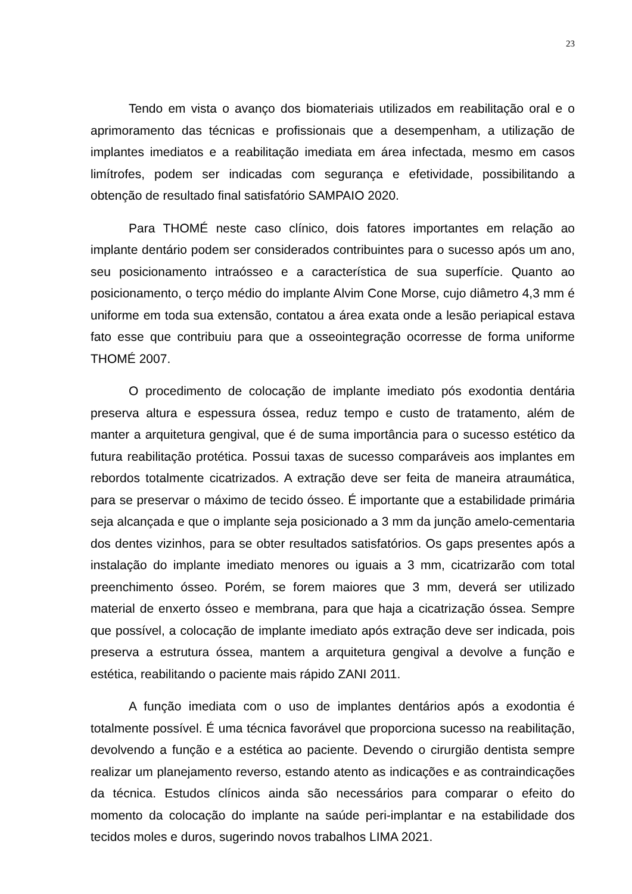23
Tendo em vista o avanço dos biomateriais utilizados em reabilitação oral e o aprimoramento das técnicas e profissionais que a desempenham, a utilização de implantes imediatos e a reabilitação imediata em área infectada, mesmo em casos limítrofes, podem ser indicadas com segurança e efetividade, possibilitando a obtenção de resultado final satisfatório SAMPAIO 2020.
Para THOMÉ neste caso clínico, dois fatores importantes em relação ao implante dentário podem ser considerados contribuintes para o sucesso após um ano, seu posicionamento intraósseo e a característica de sua superfície. Quanto ao posicionamento, o terço médio do implante Alvim Cone Morse, cujo diâmetro 4,3 mm é uniforme em toda sua extensão, contatou a área exata onde a lesão periapical estava fato esse que contribuiu para que a osseointegração ocorresse de forma uniforme THOMÉ 2007.
O procedimento de colocação de implante imediato pós exodontia dentária preserva altura e espessura óssea, reduz tempo e custo de tratamento, além de manter a arquitetura gengival, que é de suma importância para o sucesso estético da futura reabilitação protética. Possui taxas de sucesso comparáveis aos implantes em rebordos totalmente cicatrizados. A extração deve ser feita de maneira atraumática, para se preservar o máximo de tecido ósseo. É importante que a estabilidade primária seja alcançada e que o implante seja posicionado a 3 mm da junção amelo-cementaria dos dentes vizinhos, para se obter resultados satisfatórios. Os gaps presentes após a instalação do implante imediato menores ou iguais a 3 mm, cicatrizarão com total preenchimento ósseo. Porém, se forem maiores que 3 mm, deverá ser utilizado material de enxerto ósseo e membrana, para que haja a cicatrização óssea. Sempre que possível, a colocação de implante imediato após extração deve ser indicada, pois preserva a estrutura óssea, mantem a arquitetura gengival a devolve a função e estética, reabilitando o paciente mais rápido ZANI 2011.
A função imediata com o uso de implantes dentários após a exodontia é totalmente possível. É uma técnica favorável que proporciona sucesso na reabilitação, devolvendo a função e a estética ao paciente. Devendo o cirurgião dentista sempre realizar um planejamento reverso, estando atento as indicações e as contraindicações da técnica. Estudos clínicos ainda são necessários para comparar o efeito do momento da colocação do implante na saúde peri-implantar e na estabilidade dos tecidos moles e duros, sugerindo novos trabalhos LIMA 2021.